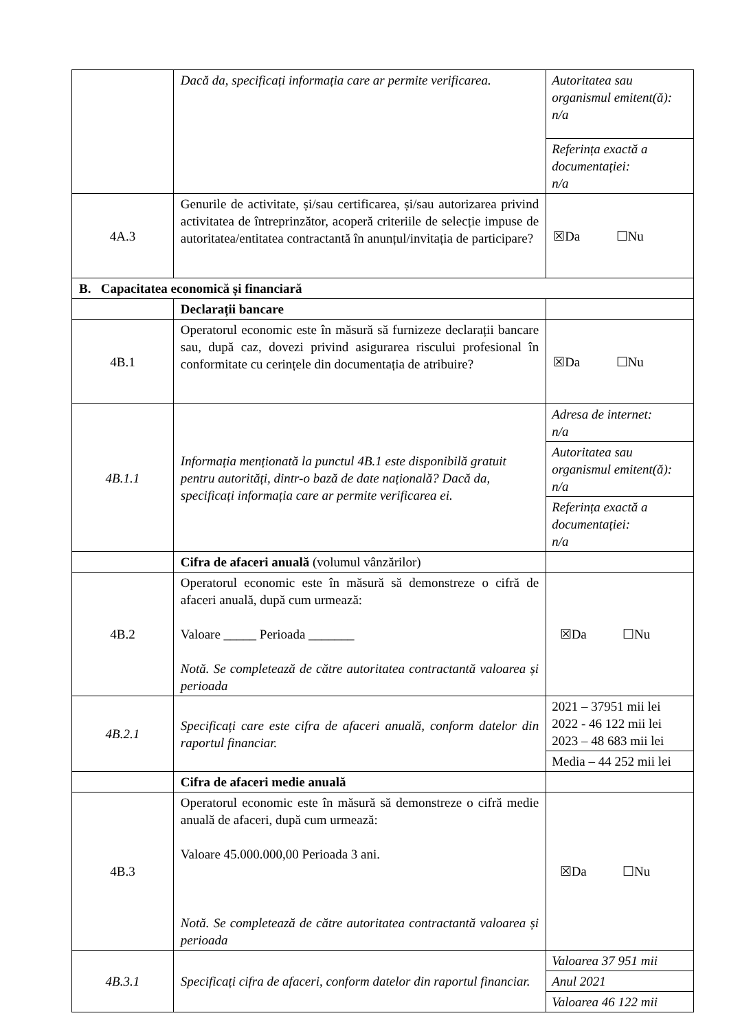| | Dacă da, specificați informația care ar permite verificarea. | / Autoritatea sau organismul emitent(ă): n/a / / Referința exactă a documentației: n/a / |
| 4A.3 | Genurile de activitate, și/sau certificarea, și/sau autorizarea privind activitatea de întreprinzător, acoperă criteriile de selecție impuse de autoritatea/entitatea contractantă în anunțul/invitația de participare? | ☒Da ☐Nu |
| B. Capacitatea economică și financiară | | |
| | Declarații bancare | |
| 4B.1 | Operatorul economic este în măsură să furnizeze declarații bancare sau, după caz, dovezi privind asigurarea riscului profesional în conformitate cu cerințele din documentația de atribuire? | ☒Da ☐Nu |
| 4B.1.1 | Informația menționată la punctul 4B.1 este disponibilă gratuit pentru autorități, dintr-o bază de date națională? Dacă da, specificați informația care ar permite verificarea ei. | / Adresa de internet: n/a / / Autoritatea sau organismul emitent(ă): n/a / / Referința exactă a documentației: n/a / |
| | Cifra de afaceri anuală (volumul vânzărilor) | |
| 4B.2 | Operatorul economic este în măsură să demonstreze o cifră de afaceri anuală, după cum urmează: Valoare _____ Perioada _______ Notă. Se completează de către autoritatea contractantă valoarea și perioada | ☒Da ☐Nu |
| 4B.2.1 | Specificați care este cifra de afaceri anuală, conform datelor din raportul financiar. | / 2021 – 37951 mii lei 2022 - 46 122 mii lei 2023 – 48 683 mii lei / / Media – 44 252 mii lei / |
| | Cifra de afaceri medie anuală | |
| 4B.3 | Operatorul economic este în măsură să demonstreze o cifră medie anuală de afaceri, după cum urmează: Valoare 45.000.000,00 Perioada 3 ani. Notă. Se completează de către autoritatea contractantă valoarea și perioada | ☒Da ☐Nu |
| 4B.3.1 | Specificați cifra de afaceri, conform datelor din raportul financiar. | / Valoarea 37 951 mii / / Anul 2021 / / Valoarea 46 122 mii / |